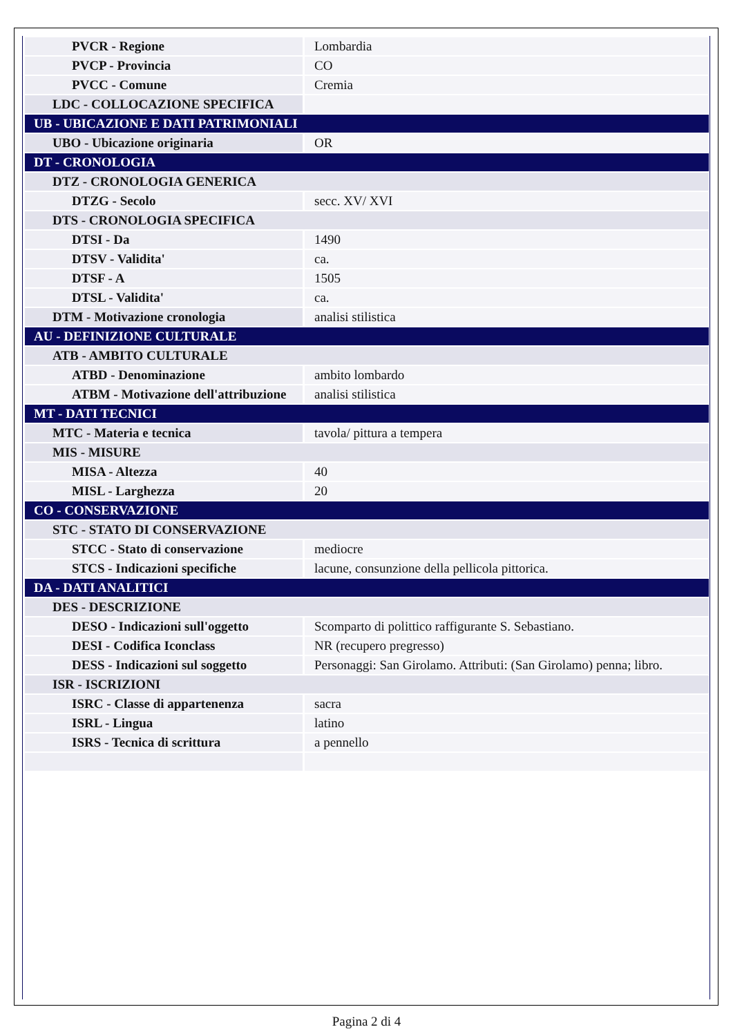| PVCR - Regione | Lombardia |
| PVCP - Provincia | CO |
| PVCC - Comune | Cremia |
| LDC - COLLOCAZIONE SPECIFICA | |
| UB - UBICAZIONE E DATI PATRIMONIALI | |
| UBO - Ubicazione originaria | OR |
| DT - CRONOLOGIA | |
| DTZ - CRONOLOGIA GENERICA | |
| DTZG - Secolo | secc. XV/ XVI |
| DTS - CRONOLOGIA SPECIFICA | |
| DTSI - Da | 1490 |
| DTSV - Validita' | ca. |
| DTSF - A | 1505 |
| DTSL - Validita' | ca. |
| DTM - Motivazione cronologia | analisi stilistica |
| AU - DEFINIZIONE CULTURALE | |
| ATB - AMBITO CULTURALE | |
| ATBD - Denominazione | ambito lombardo |
| ATBM - Motivazione dell'attribuzione | analisi stilistica |
| MT - DATI TECNICI | |
| MTC - Materia e tecnica | tavola/ pittura a tempera |
| MIS - MISURE | |
| MISA - Altezza | 40 |
| MISL - Larghezza | 20 |
| CO - CONSERVAZIONE | |
| STC - STATO DI CONSERVAZIONE | |
| STCC - Stato di conservazione | mediocre |
| STCS - Indicazioni specifiche | lacune, consunzione della pellicola pittorica. |
| DA - DATI ANALITICI | |
| DES - DESCRIZIONE | |
| DESO - Indicazioni sull'oggetto | Scomparto di polittico raffigurante S. Sebastiano. |
| DESI - Codifica Iconclass | NR (recupero pregresso) |
| DESS - Indicazioni sul soggetto | Personaggi: San Girolamo. Attributi: (San Girolamo) penna; libro. |
| ISR - ISCRIZIONI | |
| ISRC - Classe di appartenenza | sacra |
| ISRL - Lingua | latino |
| ISRS - Tecnica di scrittura | a pennello |
Pagina 2 di 4